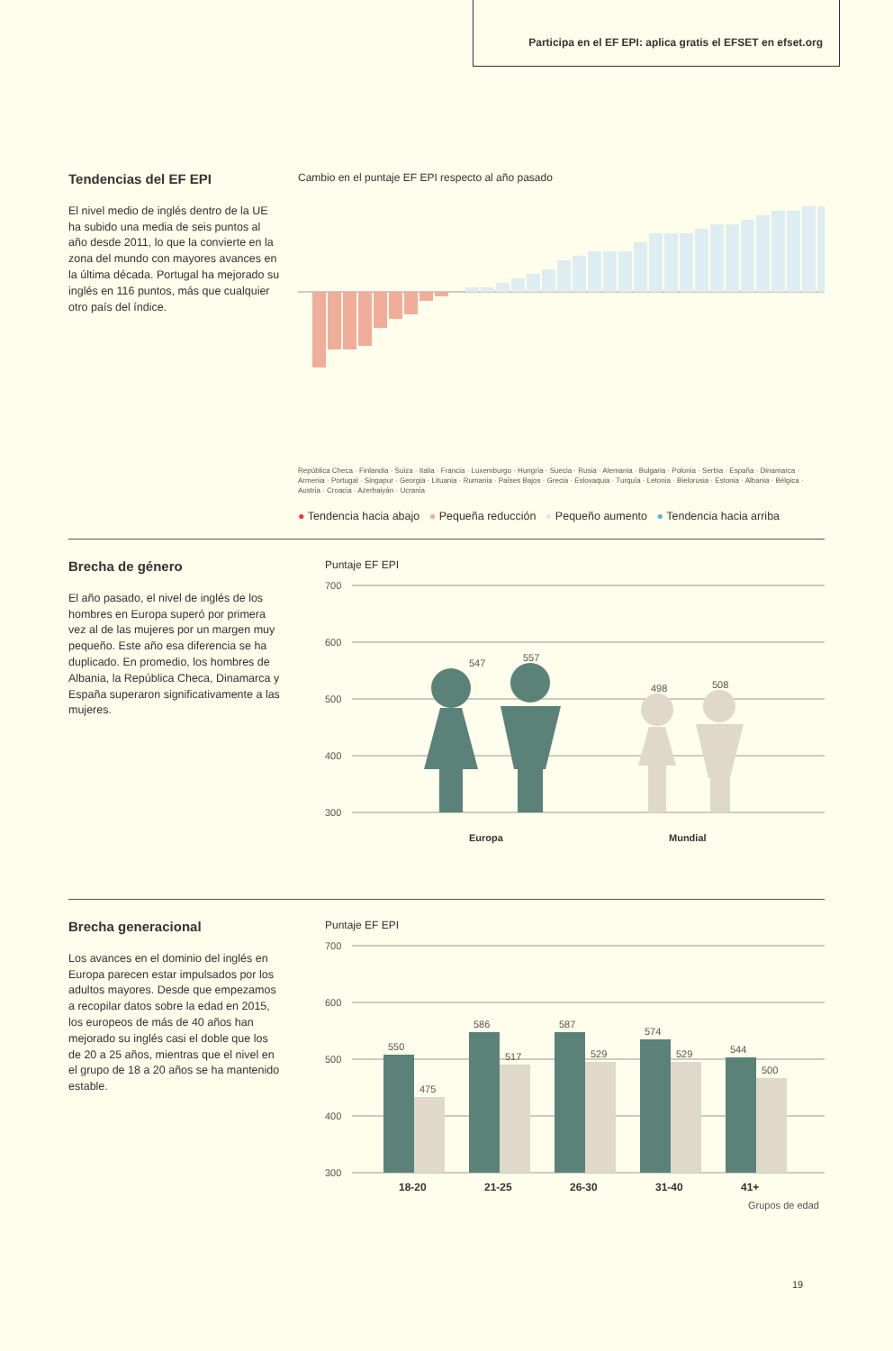Participa en el EF EPI: aplica gratis el EFSET en efset.org
Tendencias del EF EPI
El nivel medio de inglés dentro de la UE ha subido una media de seis puntos al año desde 2011, lo que la convierte en la zona del mundo con mayores avances en la última década. Portugal ha mejorado su inglés en 116 puntos, más que cualquier otro país del índice.
Cambio en el puntaje EF EPI respecto al año pasado
República Checa · Finlandia · Suiza · Italia · Francia · Luxemburgo · Hungría · Suecia · Rusia · Alemania · Bulgaria · Polonia · Serbia · España · Dinamarca · Armenia · Portugal · Singapur · Georgia · Lituania · Rumania · Países Bajos · Grecia · Eslovaquia · Turquía · Letonia · Bielorusia · Estonia · Albania · Bélgica · Austria · Croacia · Azerbaiyán · Ucrania
● Tendencia hacia abajo ● Pequeña reducción ● Pequeño aumento ● Tendencia hacia arriba
Brecha de género
El año pasado, el nivel de inglés de los hombres en Europa superó por primera vez al de las mujeres por un margen muy pequeño. Este año esa diferencia se ha duplicado. En promedio, los hombres de Albania, la República Checa, Dinamarca y España superaron significativamente a las mujeres.
Puntaje EF EPI
700
600
500
400
300
547
557
498
508
Europa
Mundial
Brecha generacional
Los avances en el dominio del inglés en Europa parecen estar impulsados por los adultos mayores. Desde que empezamos a recopilar datos sobre la edad en 2015, los europeos de más de 40 años han mejorado su inglés casi el doble que los de 20 a 25 años, mientras que el nivel en el grupo de 18 a 20 años se ha mantenido estable.
Puntaje EF EPI
700
600
500
400
300
550
475
586
517
587
529
574
529
544
500
18-20
21-25
26-30
31-40
41+
Grupos de edad
19